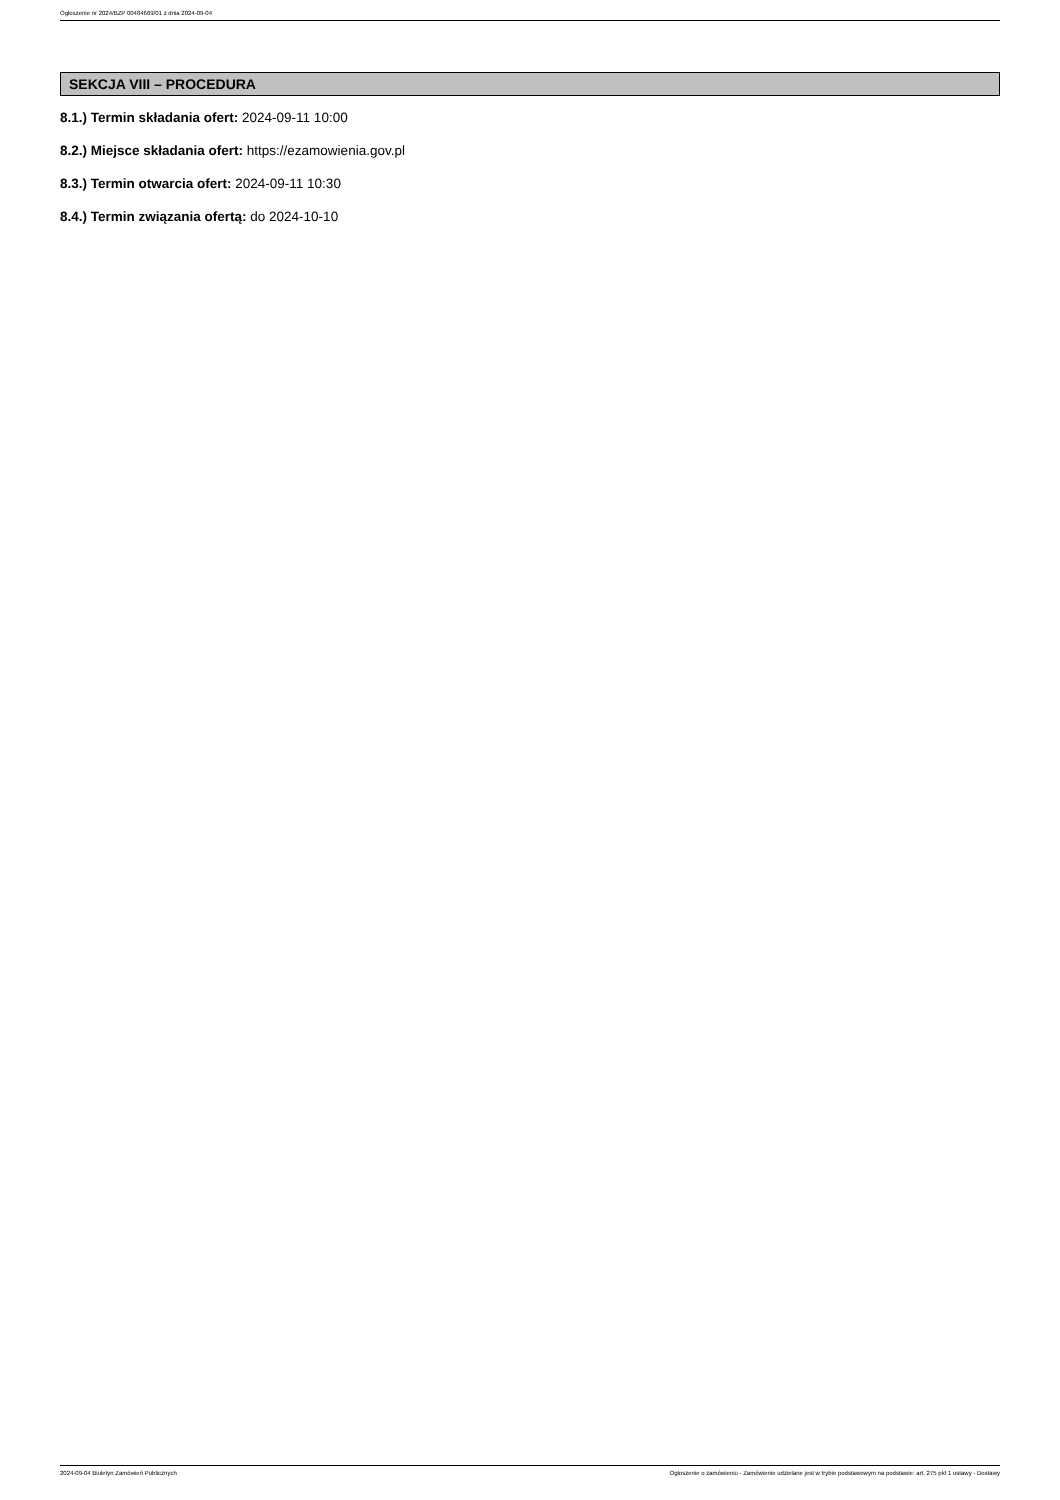Ogłoszenie nr 2024/BZP 00484669/01 z dnia 2024-09-04
SEKCJA VIII – PROCEDURA
8.1.) Termin składania ofert: 2024-09-11 10:00
8.2.) Miejsce składania ofert: https://ezamowienia.gov.pl
8.3.) Termin otwarcia ofert: 2024-09-11 10:30
8.4.) Termin związania ofertą: do 2024-10-10
2024-09-04 Biuletyn Zamówień Publicznych Ogłoszenie o zamówieniu - Zamówienie udzielane jest w trybie podstawowym na podstawie: art. 275 pkt 1 ustawy - Dostawy